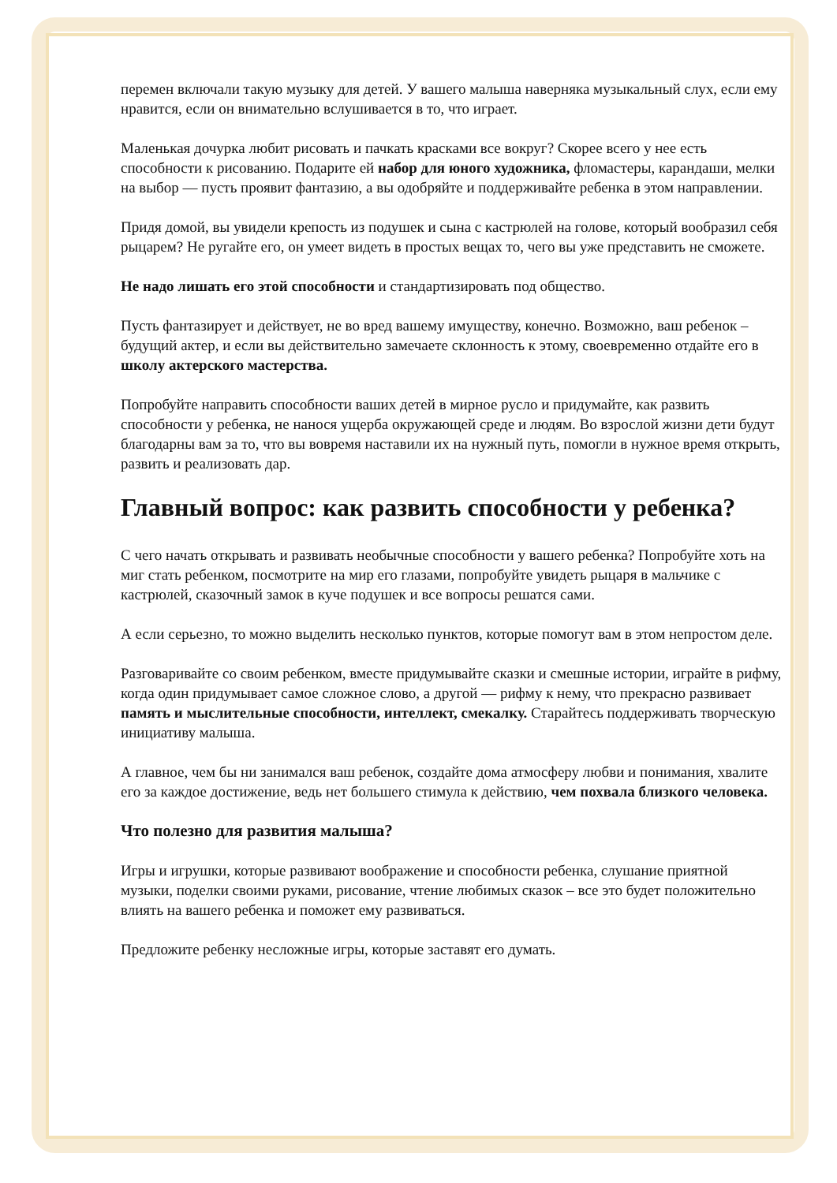перемен включали такую музыку для детей. У вашего малыша наверняка музыкальный слух, если ему нравится, если он внимательно вслушивается в то, что играет.
Маленькая дочурка любит рисовать и пачкать красками все вокруг? Скорее всего у нее есть способности к рисованию. Подарите ей набор для юного художника, фломастеры, карандаши, мелки на выбор — пусть проявит фантазию, а вы одобряйте и поддерживайте ребенка в этом направлении.
Придя домой, вы увидели крепость из подушек и сына с кастрюлей на голове, который вообразил себя рыцарем? Не ругайте его, он умеет видеть в простых вещах то, чего вы уже представить не сможете.
Не надо лишать его этой способности и стандартизировать под общество.
Пусть фантазирует и действует, не во вред вашему имуществу, конечно. Возможно, ваш ребенок – будущий актер, и если вы действительно замечаете склонность к этому, своевременно отдайте его в школу актерского мастерства.
Попробуйте направить способности ваших детей в мирное русло и придумайте, как развить способности у ребенка, не нанося ущерба окружающей среде и людям. Во взрослой жизни дети будут благодарны вам за то, что вы вовремя наставили их на нужный путь, помогли в нужное время открыть, развить и реализовать дар.
Главный вопрос: как развить способности у ребенка?
С чего начать открывать и развивать необычные способности у вашего ребенка? Попробуйте хоть на миг стать ребенком, посмотрите на мир его глазами, попробуйте увидеть рыцаря в мальчике с кастрюлей, сказочный замок в куче подушек и все вопросы решатся сами.
А если серьезно, то можно выделить несколько пунктов, которые помогут вам в этом непростом деле.
Разговаривайте со своим ребенком, вместе придумывайте сказки и смешные истории, играйте в рифму, когда один придумывает самое сложное слово, а другой — рифму к нему, что прекрасно развивает память и мыслительные способности, интеллект, смекалку. Старайтесь поддерживать творческую инициативу малыша.
А главное, чем бы ни занимался ваш ребенок, создайте дома атмосферу любви и понимания, хвалите его за каждое достижение, ведь нет большего стимула к действию, чем похвала близкого человека.
Что полезно для развития малыша?
Игры и игрушки, которые развивают воображение и способности ребенка, слушание приятной музыки, поделки своими руками, рисование, чтение любимых сказок – все это будет положительно влиять на вашего ребенка и поможет ему развиваться.
Предложите ребенку несложные игры, которые заставят его думать.